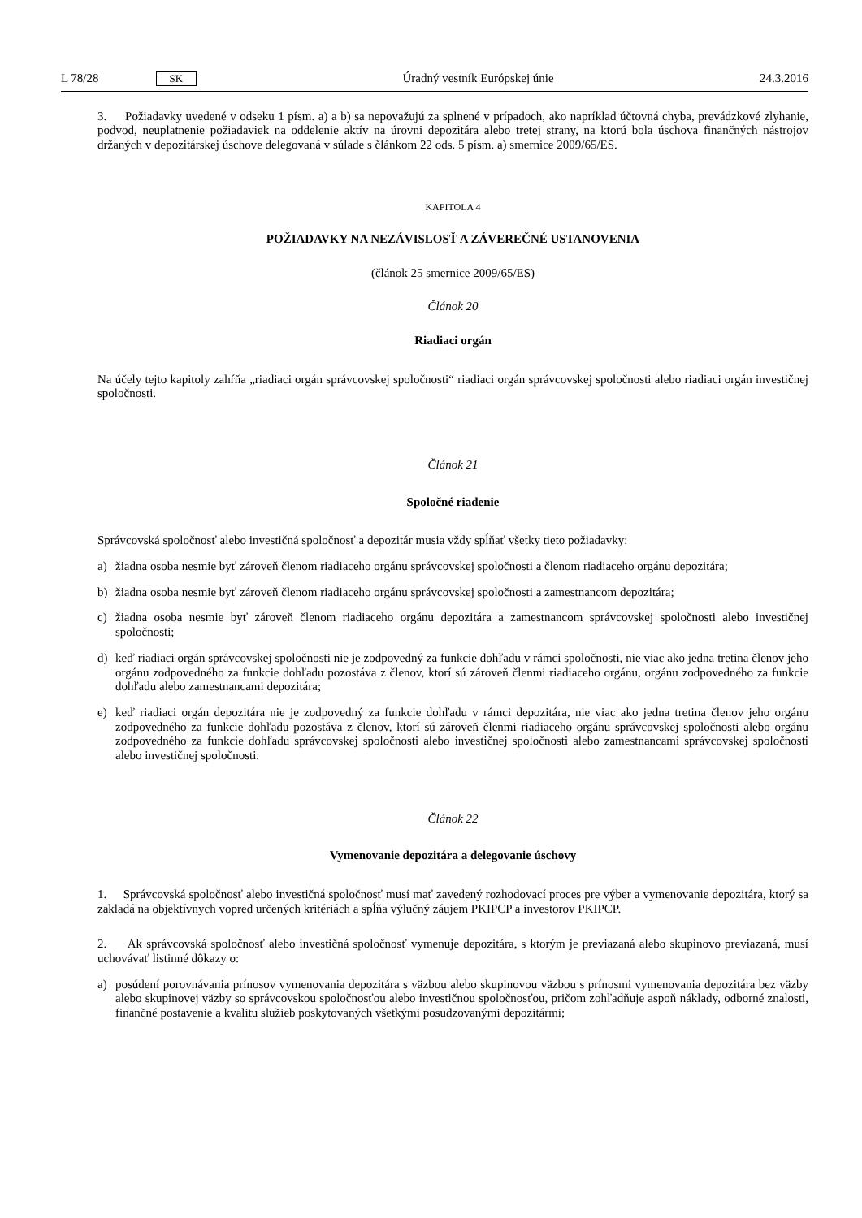L 78/28 SK
Úradný vestník Európskej únie 24.3.2016
3. Požiadavky uvedené v odseku 1 písm. a) a b) sa nepovažujú za splnené v prípadoch, ako napríklad účtovná chyba, prevádzkové zlyhanie, podvod, neuplatnenie požiadaviek na oddelenie aktív na úrovni depozitára alebo tretej strany, na ktorú bola úschova finančných nástrojov držaných v depozitárskej úschove delegovaná v súlade s článkom 22 ods. 5 písm. a) smernice 2009/65/ES.
KAPITOLA 4
POŽIADAVKY NA NEZÁVISLOSŤ A ZÁVEREČNÉ USTANOVENIA
(článok 25 smernice 2009/65/ES)
Článok 20
Riadiaci orgán
Na účely tejto kapitoly zahŕňa „riadiaci orgán správcovskej spoločnosti“ riadiaci orgán správcovskej spoločnosti alebo riadiaci orgán investičnej spoločnosti.
Článok 21
Spoločné riadenie
Správcovská spoločnosť alebo investičná spoločnosť a depozitár musia vždy spĺňať všetky tieto požiadavky:
a) žiadna osoba nesmie byť zároveň členom riadiaceho orgánu správcovskej spoločnosti a členom riadiaceho orgánu depozitára;
b) žiadna osoba nesmie byť zároveň členom riadiaceho orgánu správcovskej spoločnosti a zamestnancom depozitára;
c) žiadna osoba nesmie byť zároveň členom riadiaceho orgánu depozitára a zamestnancom správcovskej spoločnosti alebo investičnej spoločnosti;
d) keď riadiaci orgán správcovskej spoločnosti nie je zodpovedný za funkcie dohľadu v rámci spoločnosti, nie viac ako jedna tretina členov jeho orgánu zodpovedného za funkcie dohľadu pozostáva z členov, ktorí sú zároveň členmi riadiaceho orgánu, orgánu zodpovedného za funkcie dohľadu alebo zamestnancami depozitára;
e) keď riadiaci orgán depozitára nie je zodpovedný za funkcie dohľadu v rámci depozitára, nie viac ako jedna tretina členov jeho orgánu zodpovedného za funkcie dohľadu pozostáva z členov, ktorí sú zároveň členmi riadiaceho orgánu správcovskej spoločnosti alebo orgánu zodpovedného za funkcie dohľadu správcovskej spoločnosti alebo investičnej spoločnosti alebo zamestnancami správcovskej spoločnosti alebo investičnej spoločnosti.
Článok 22
Vymenovanie depozitára a delegovanie úschovy
1. Správcovská spoločnosť alebo investičná spoločnosť musí mať zavedený rozhodovací proces pre výber a vymenovanie depozitára, ktorý sa zakladá na objektívnych vopred určených kritériách a spĺňa výlučný záujem PKIPCP a investorov PKIPCP.
2. Ak správcovská spoločnosť alebo investičná spoločnosť vymenuje depozitára, s ktorým je previazaná alebo skupinovo previazaná, musí uchovávať listinné dôkazy o:
a) posúdení porovnávania prínosov vymenovania depozitára s väzbou alebo skupinovou väzbou s prínosmi vymenovania depozitára bez väzby alebo skupinovej väzby so správcovskou spoločnosťou alebo investičnou spoločnosťou, pričom zohľadňuje aspoň náklady, odborné znalosti, finančné postavenie a kvalitu služieb poskyto­vaných všetkými posudzovanými depozitármi;